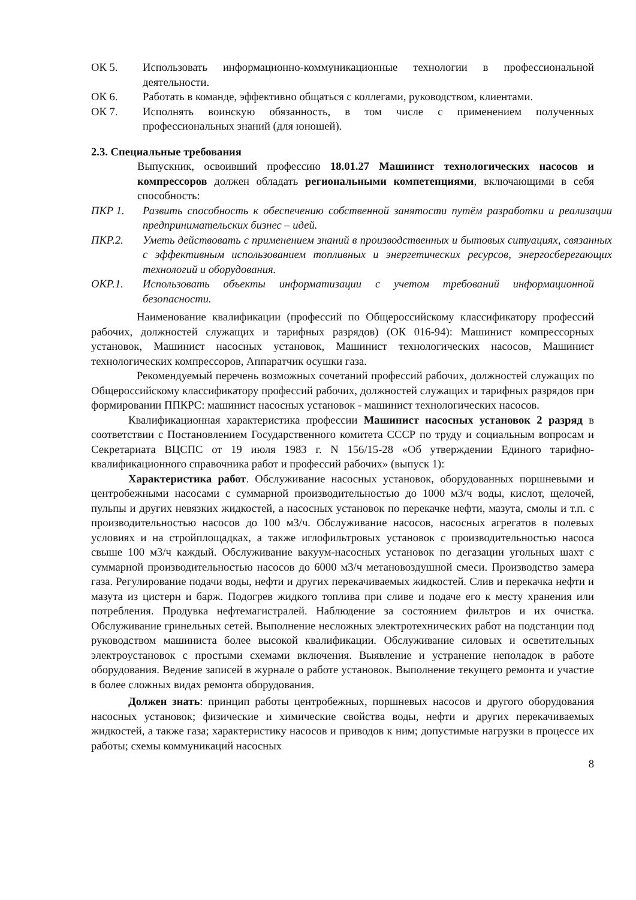ОК 5. Использовать информационно-коммуникационные технологии в профессиональной деятельности.
ОК 6. Работать в команде, эффективно общаться с коллегами, руководством, клиентами.
ОК 7. Исполнять воинскую обязанность, в том числе с применением полученных профессиональных знаний (для юношей).
2.3. Специальные требования
Выпускник, освоивший профессию 18.01.27 Машинист технологических насосов и компрессоров должен обладать региональными компетенциями, включающими в себя способность:
ПКР 1. Развить способность к обеспечению собственной занятости путём разработки и реализации предпринимательских бизнес – идей.
ПКР.2. Уметь действовать с применением знаний в производственных и бытовых ситуациях, связанных с эффективным использованием топливных и энергетических ресурсов, энергосберегающих технологий и оборудования.
ОКР.1. Использовать объекты информатизации с учетом требований информационной безопасности.
Наименование квалификации (профессий по Общероссийскому классификатору профессий рабочих, должностей служащих и тарифных разрядов) (ОК 016-94): Машинист компрессорных установок, Машинист насосных установок, Машинист технологических насосов, Машинист технологических компрессоров, Аппаратчик осушки газа.
Рекомендуемый перечень возможных сочетаний профессий рабочих, должностей служащих по Общероссийскому классификатору профессий рабочих, должностей служащих и тарифных разрядов при формировании ППКРС: машинист насосных установок - машинист технологических насосов.
Квалификационная характеристика профессии Машинист насосных установок 2 разряд в соответствии с Постановлением Государственного комитета СССР по труду и социальным вопросам и Секретариата ВЦСПС от 19 июля 1983 г. N 156/15-28 «Об утверждении Единого тарифно-квалификационного справочника работ и профессий рабочих» (выпуск 1):
Характеристика работ. Обслуживание насосных установок, оборудованных поршневыми и центробежными насосами с суммарной производительностью до 1000 м3/ч воды, кислот, щелочей, пульпы и других невязких жидкостей, а насосных установок по перекачке нефти, мазута, смолы и т.п. с производительностью насосов до 100 м3/ч. Обслуживание насосов, насосных агрегатов в полевых условиях и на стройплощадках, а также иглофильтровых установок с производительностью насоса свыше 100 м3/ч каждый. Обслуживание вакуум-насосных установок по дегазации угольных шахт с суммарной производительностью насосов до 6000 м3/ч метановоздушной смеси. Производство замера газа. Регулирование подачи воды, нефти и других перекачиваемых жидкостей. Слив и перекачка нефти и мазута из цистерн и барж. Подогрев жидкого топлива при сливе и подаче его к месту хранения или потребления. Продувка нефтемагистралей. Наблюдение за состоянием фильтров и их очистка. Обслуживание гринельных сетей. Выполнение несложных электротехнических работ на подстанции под руководством машиниста более высокой квалификации. Обслуживание силовых и осветительных электроустановок с простыми схемами включения. Выявление и устранение неполадок в работе оборудования. Ведение записей в журнале о работе установок. Выполнение текущего ремонта и участие в более сложных видах ремонта оборудования.
Должен знать: принцип работы центробежных, поршневых насосов и другого оборудования насосных установок; физические и химические свойства воды, нефти и других перекачиваемых жидкостей, а также газа; характеристику насосов и приводов к ним; допустимые нагрузки в процессе их работы; схемы коммуникаций насосных
8